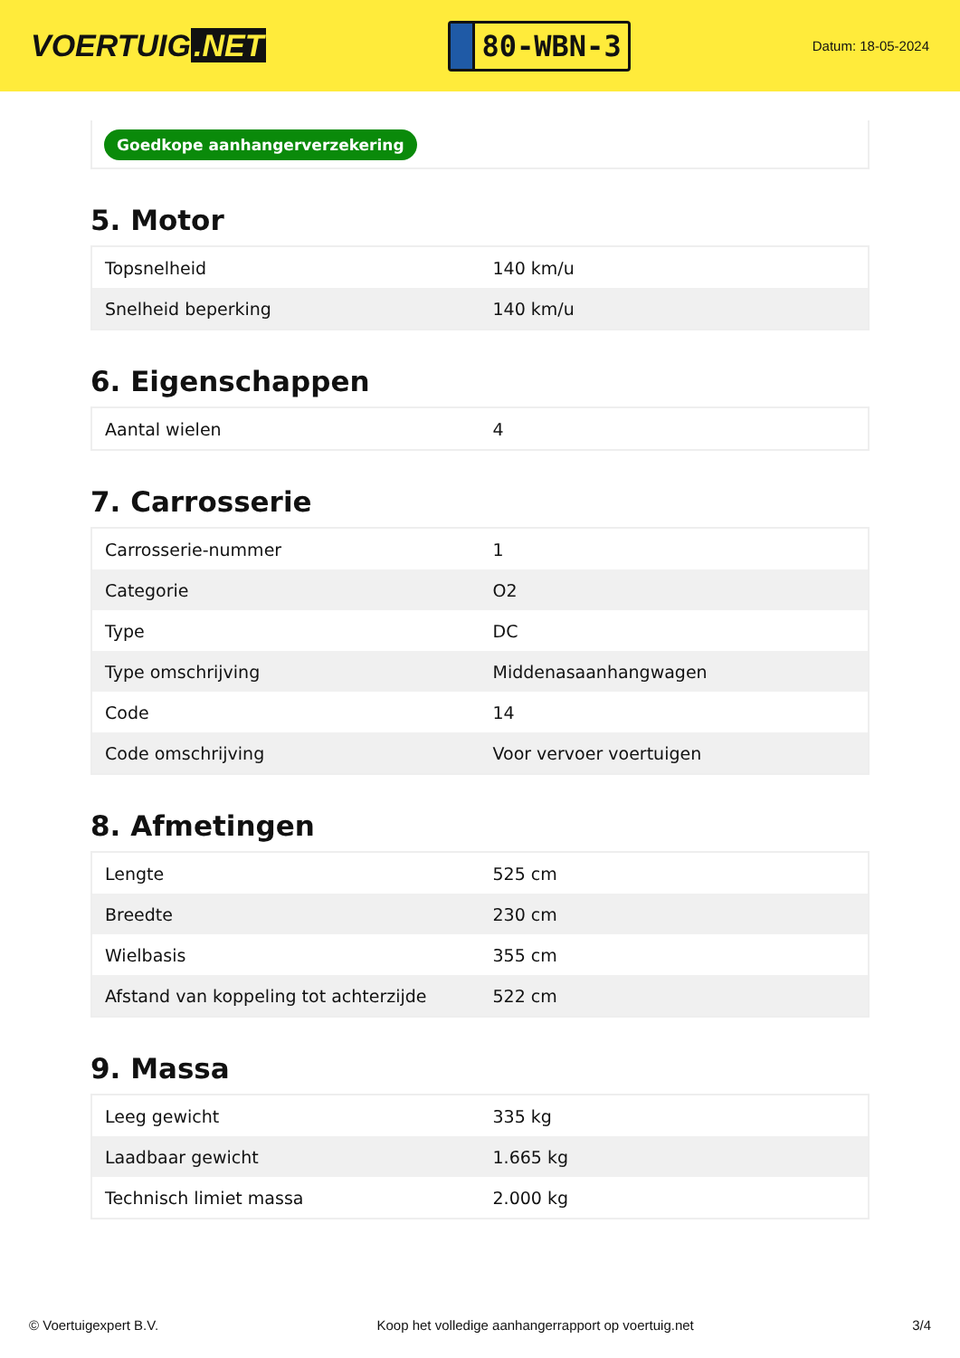VOERTUIG.NET
80-WBN-3
Datum: 18-05-2024
Goedkope aanhangerverzekering
5. Motor
| Topsnelheid | 140 km/u |
| Snelheid beperking | 140 km/u |
6. Eigenschappen
| Aantal wielen | 4 |
7. Carrosserie
| Carrosserie-nummer | 1 |
| Categorie | O2 |
| Type | DC |
| Type omschrijving | Middenasaanhangwagen |
| Code | 14 |
| Code omschrijving | Voor vervoer voertuigen |
8. Afmetingen
| Lengte | 525 cm |
| Breedte | 230 cm |
| Wielbasis | 355 cm |
| Afstand van koppeling tot achterzijde | 522 cm |
9. Massa
| Leeg gewicht | 335 kg |
| Laadbaar gewicht | 1.665 kg |
| Technisch limiet massa | 2.000 kg |
© Voertuigexpert B.V. Koop het volledige aanhangerrapport op voertuig.net 3/4